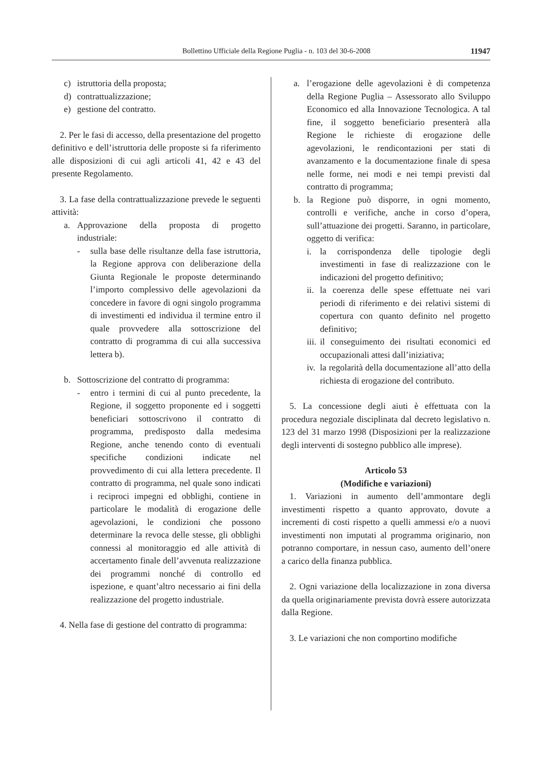Bollettino Ufficiale della Regione Puglia - n. 103 del 30-6-2008 11947
c) istruttoria della proposta;
d) contrattualizzazione;
e) gestione del contratto.
2. Per le fasi di accesso, della presentazione del progetto definitivo e dell’istruttoria delle proposte si fa riferimento alle disposizioni di cui agli articoli 41, 42 e 43 del presente Regolamento.
3. La fase della contrattualizzazione prevede le seguenti attività:
a. Approvazione della proposta di progetto industriale:
- sulla base delle risultanze della fase istruttoria, la Regione approva con deliberazione della Giunta Regionale le proposte determinando l’importo complessivo delle agevolazioni da concedere in favore di ogni singolo programma di investimenti ed individua il termine entro il quale provvedere alla sottoscrizione del contratto di programma di cui alla successiva lettera b).
b. Sottoscrizione del contratto di programma:
- entro i termini di cui al punto precedente, la Regione, il soggetto proponente ed i soggetti beneficiari sottoscrivono il contratto di programma, predisposto dalla medesima Regione, anche tenendo conto di eventuali specifiche condizioni indicate nel provvedimento di cui alla lettera precedente. Il contratto di programma, nel quale sono indicati i reciproci impegni ed obblighi, contiene in particolare le modalità di erogazione delle agevolazioni, le condizioni che possono determinare la revoca delle stesse, gli obblighi connessi al monitoraggio ed alle attività di accertamento finale dell’avvenuta realizzazione dei programmi nonché di controllo ed ispezione, e quant’altro necessario ai fini della realizzazione del progetto industriale.
4. Nella fase di gestione del contratto di programma:
a. l’erogazione delle agevolazioni è di competenza della Regione Puglia – Assessorato allo Sviluppo Economico ed alla Innovazione Tecnologica. A tal fine, il soggetto beneficiario presenterà alla Regione le richieste di erogazione delle agevolazioni, le rendicontazioni per stati di avanzamento e la documentazione finale di spesa nelle forme, nei modi e nei tempi previsti dal contratto di programma;
b. la Regione può disporre, in ogni momento, controlli e verifiche, anche in corso d’opera, sull’attuazione dei progetti. Saranno, in particolare, oggetto di verifica:
i. la corrispondenza delle tipologie degli investimenti in fase di realizzazione con le indicazioni del progetto definitivo;
ii. la coerenza delle spese effettuate nei vari periodi di riferimento e dei relativi sistemi di copertura con quanto definito nel progetto definitivo;
iii. il conseguimento dei risultati economici ed occupazionali attesi dall’iniziativa;
iv. la regolarità della documentazione all’atto della richiesta di erogazione del contributo.
5. La concessione degli aiuti è effettuata con la procedura negoziale disciplinata dal decreto legislativo n. 123 del 31 marzo 1998 (Disposizioni per la realizzazione degli interventi di sostegno pubblico alle imprese).
Articolo 53
(Modifiche e variazioni)
1. Variazioni in aumento dell’ammontare degli investimenti rispetto a quanto approvato, dovute a incrementi di costi rispetto a quelli ammessi e/o a nuovi investimenti non imputati al programma originario, non potranno comportare, in nessun caso, aumento dell’onere a carico della finanza pubblica.
2. Ogni variazione della localizzazione in zona diversa da quella originariamente prevista dovrà essere autorizzata dalla Regione.
3. Le variazioni che non comportino modifiche